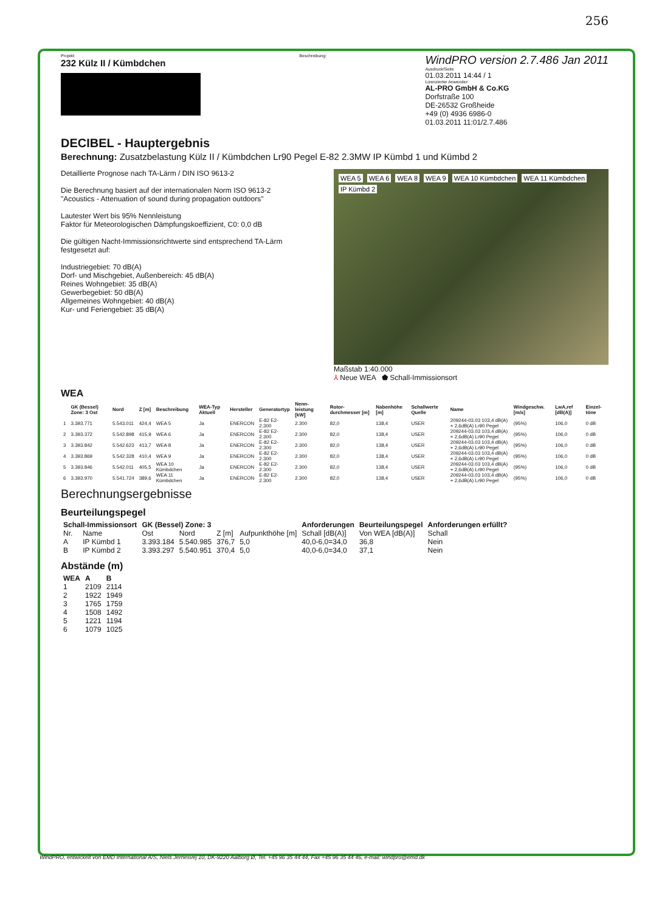256
Projekt:
232 Külz II / Kümbdchen
Beschreibung:
WindPRO version 2.7.486 Jan 2011
Ausdruck/Seite
01.03.2011 14:44 / 1
Lizenzierter Anwender:
AL-PRO GmbH & Co.KG
Dorfstraße 100
DE-26532 Großheide
+49 (0) 4936 6986-0
01.03.2011 11:01/2.7.486
DECIBEL - Hauptergebnis
Berechnung: Zusatzbelastung Külz II / Kümbdchen Lr90 Pegel E-82 2.3MW IP Kümbd 1 und Kümbd 2
Detaillierte Prognose nach TA-Lärm / DIN ISO 9613-2
Die Berechnung basiert auf der internationalen Norm ISO 9613-2
"Acoustics - Attenuation of sound during propagation outdoors"
Lautester Wert bis 95% Nennleistung
Faktor für Meteorologischen Dämpfungskoeffizient, C0: 0,0 dB
Die gültigen Nacht-Immissionsrichtwerte sind entsprechend TA-Lärm festgesetzt auf:
Industriegebiet: 70 dB(A)
Dorf- und Mischgebiet, Außenbereich: 45 dB(A)
Reines Wohngebiet: 35 dB(A)
Gewerbegebiet: 50 dB(A)
Allgemeines Wohngebiet: 40 dB(A)
Kur- und Feriengebiet: 35 dB(A)
WEA 5 WEA 6 WEA 8 WEA 9 WEA 10 Kümbdchen WEA 11 Kümbdchen IP Kümbd 2
Maßstab 1:40.000
⅄ Neue WEA ⬟ Schall-Immissionsort
WEA
| | GK (Bessel) Zone: 3 Ost | Nord | Z [m] | Beschreibung | WEA-Typ Aktuell | Hersteller | Generatortyp | Nenn-leistung [kW] | Rotor-durchmesser [m] | Nabenhöhe [m] | Schallwerte Quelle | Name | Windgeschw. [m/s] | LwA,ref [dB(A)] | Einzel-töne |
| --- | --- | --- | --- | --- | --- | --- | --- | --- | --- | --- | --- | --- | --- | --- | --- |
| 1 | 3.393.771 | 5.543.011 | 424,4 | WEA 5 | Ja | ENERCON | E-82 E2-2.300 | 2.300 | 82,0 | 138,4 | USER | 209244-03.03 103,4 dB(A) + 2,6dB(A) Lr90 Pegel | (95%) | 106,0 | 0 dB |
| 2 | 3.393.372 | 5.542.898 | 415,9 | WEA 6 | Ja | ENERCON | E-82 E2-2.300 | 2.300 | 82,0 | 138,4 | USER | 209244-03.03 103,4 dB(A) + 2,6dB(A) Lr90 Pegel | (95%) | 106,0 | 0 dB |
| 3 | 3.393.842 | 5.542.623 | 413,7 | WEA 8 | Ja | ENERCON | E-82 E2-2.300 | 2.300 | 82,0 | 138,4 | USER | 209244-03.03 103,4 dB(A) + 2,6dB(A) Lr90 Pegel | (95%) | 106,0 | 0 dB |
| 4 | 3.393.869 | 5.542.328 | 410,4 | WEA 9 | Ja | ENERCON | E-82 E2-2.300 | 2.300 | 82,0 | 138,4 | USER | 209244-03.03 103,4 dB(A) + 2,6dB(A) Lr90 Pegel | (95%) | 106,0 | 0 dB |
| 5 | 3.393.846 | 5.542.011 | 405,5 | WEA 10 Kümbdchen | Ja | ENERCON | E-82 E2-2.300 | 2.300 | 82,0 | 138,4 | USER | 209244-03.03 103,4 dB(A) + 2,6dB(A) Lr90 Pegel | (95%) | 106,0 | 0 dB |
| 6 | 3.393.970 | 5.541.724 | 389,6 | WEA 11 Kümbdchen | Ja | ENERCON | E-82 E2-2.300 | 2.300 | 82,0 | 138,4 | USER | 209244-03.03 103,4 dB(A) + 2,6dB(A) Lr90 Pegel | (95%) | 106,0 | 0 dB |
Berechnungsergebnisse
Beurteilungspegel
| Schall-Immissionsort | | GK (Bessel) Zone: 3 | | | | Anforderungen | Beurteilungspegel | Anforderungen erfüllt? |
| --- | --- | --- | --- | --- | --- | --- | --- | --- |
| Nr. | Name | Ost | Nord | Z [m] | Aufpunkthöhe [m] | Schall [dB(A)] | Von WEA [dB(A)] | Schall |
| A | IP Kümbd 1 | 3.393.184 | 5.540.985 | 376,7 | 5,0 | 40,0-6,0=34,0 | 36,8 | Nein |
| B | IP Kümbd 2 | 3.393.297 | 5.540.951 | 370,4 | 5,0 | 40,0-6,0=34,0 | 37,1 | Nein |
Abstände (m)
| WEA | A | B |
| --- | --- | --- |
| 1 | 2109 | 2114 |
| 2 | 1922 | 1949 |
| 3 | 1765 | 1759 |
| 4 | 1508 | 1492 |
| 5 | 1221 | 1194 |
| 6 | 1079 | 1025 |
WindPRO, entwickelt von EMD International A/S, Niels Jernesvej 10, DK-9220 Aalborg Ø, Tel. +45 96 35 44 44, Fax +45 96 35 44 46, e-mail: windpro@emd.dk